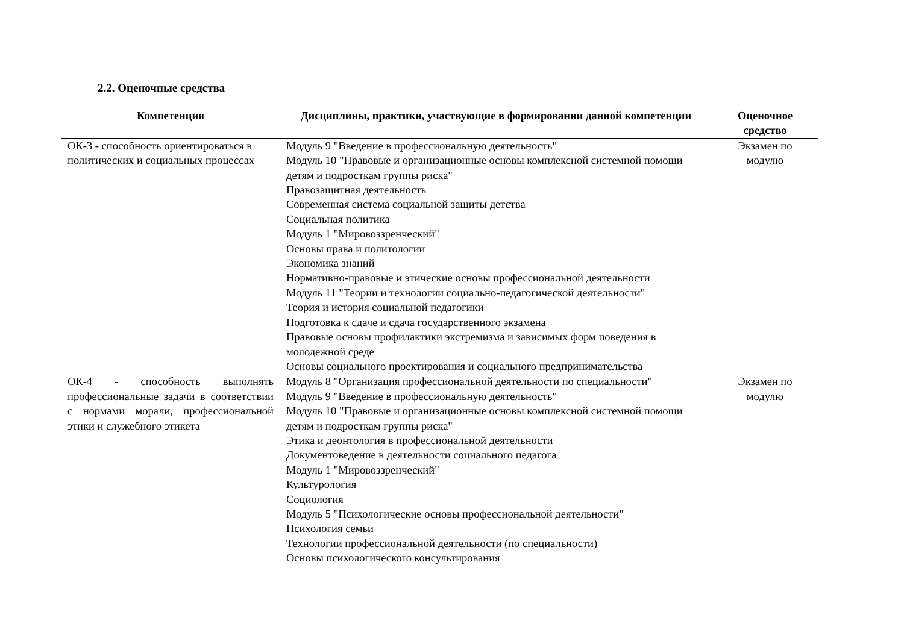2.2. Оценочные средства
| Компетенция | Дисциплины, практики, участвующие в формировании данной компетенции | Оценочное средство |
| --- | --- | --- |
| ОК-3 - способность ориентироваться в политических и социальных процессах | Модуль 9 "Введение в профессиональную деятельность" Модуль 10 "Правовые и организационные основы комплексной системной помощи детям и подросткам группы риска" Правозащитная деятельность Современная система социальной защиты детства Социальная политика Модуль 1 "Мировоззренческий" Основы права и политологии Экономика знаний Нормативно-правовые и этические основы профессиональной деятельности Модуль 11 "Теории и технологии социально-педагогической деятельности" Теория и история социальной педагогики Подготовка к сдаче и сдача государственного экзамена Правовые основы профилактики экстремизма и зависимых форм поведения в молодежной среде Основы социального проектирования и социального предпринимательства | Экзамен по модулю |
| ОК-4 - способность выполнять профессиональные задачи в соответствии с нормами морали, профессиональной этики и служебного этикета | Модуль 8 "Организация профессиональной деятельности по специальности" Модуль 9 "Введение в профессиональную деятельность" Модуль 10 "Правовые и организационные основы комплексной системной помощи детям и подросткам группы риска" Этика и деонтология в профессиональной деятельности Документоведение в деятельности социального педагога Модуль 1 "Мировоззренческий" Культурология Социология Модуль 5 "Психологические основы профессиональной деятельности" Психология семьи Технологии профессиональной деятельности (по специальности) Основы психологического консультирования | Экзамен по модулю |